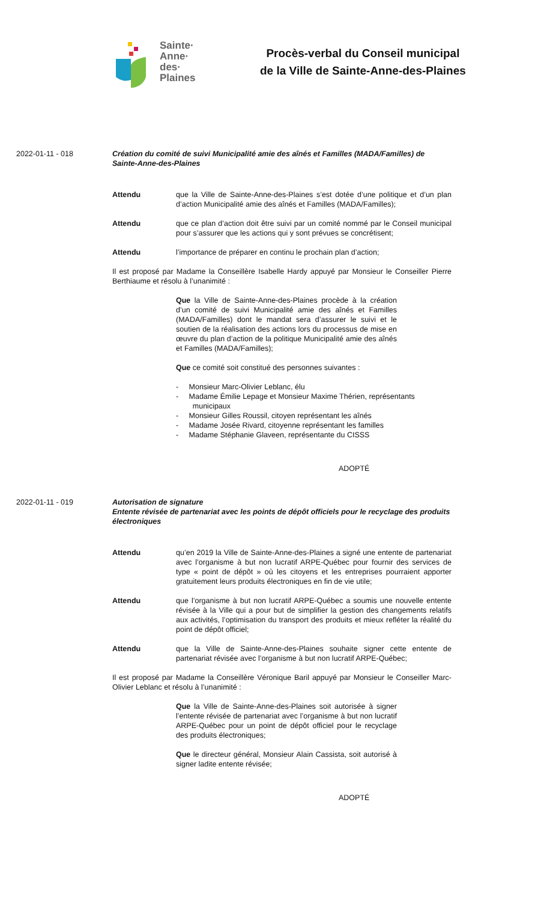Sainte·
Anne·
des·
Plaines
Procès-verbal du Conseil municipal
de la Ville de Sainte-Anne-des-Plaines
2022-01-11 - 018 Création du comité de suivi Municipalité amie des aînés et Familles (MADA/Familles) de Sainte-Anne-des-Plaines
Attendu que la Ville de Sainte-Anne-des-Plaines s’est dotée d’une politique et d’un plan d’action Municipalité amie des aînés et Familles (MADA/Familles);
Attendu que ce plan d’action doit être suivi par un comité nommé par le Conseil municipal pour s’assurer que les actions qui y sont prévues se concrétisent;
Attendu l’importance de préparer en continu le prochain plan d’action;
Il est proposé par Madame la Conseillère Isabelle Hardy appuyé par Monsieur le Conseiller Pierre Berthiaume et résolu à l’unanimité :
Que la Ville de Sainte-Anne-des-Plaines procède à la création d’un comité de suivi Municipalité amie des aînés et Familles (MADA/Familles) dont le mandat sera d’assurer le suivi et le soutien de la réalisation des actions lors du processus de mise en œuvre du plan d’action de la politique Municipalité amie des aînés et Familles (MADA/Familles);
Que ce comité soit constitué des personnes suivantes :
- Monsieur Marc-Olivier Leblanc, élu
- Madame Émilie Lepage et Monsieur Maxime Thérien, représentants
municipaux
- Monsieur Gilles Roussil, citoyen représentant les aînés
- Madame Josée Rivard, citoyenne représentant les familles
- Madame Stéphanie Glaveen, représentante du CISSS
ADOPTÉ
2022-01-11 - 019 Autorisation de signature
Entente révisée de partenariat avec les points de dépôt officiels pour le recyclage des produits électroniques
Attendu qu’en 2019 la Ville de Sainte-Anne-des-Plaines a signé une entente de partenariat avec l’organisme à but non lucratif ARPE-Québec pour fournir des services de type « point de dépôt » où les citoyens et les entreprises pourraient apporter gratuitement leurs produits électroniques en fin de vie utile;
Attendu que l’organisme à but non lucratif ARPE-Québec a soumis une nouvelle entente révisée à la Ville qui a pour but de simplifier la gestion des changements relatifs aux activités, l’optimisation du transport des produits et mieux refléter la réalité du point de dépôt officiel;
Attendu que la Ville de Sainte-Anne-des-Plaines souhaite signer cette entente de partenariat révisée avec l’organisme à but non lucratif ARPE-Québec;
Il est proposé par Madame la Conseillère Véronique Baril appuyé par Monsieur le Conseiller Marc-Olivier Leblanc et résolu à l’unanimité :
Que la Ville de Sainte-Anne-des-Plaines soit autorisée à signer l’entente révisée de partenariat avec l’organisme à but non lucratif ARPE-Québec pour un point de dépôt officiel pour le recyclage des produits électroniques;
Que le directeur général, Monsieur Alain Cassista, soit autorisé à signer ladite entente révisée;
ADOPTÉ